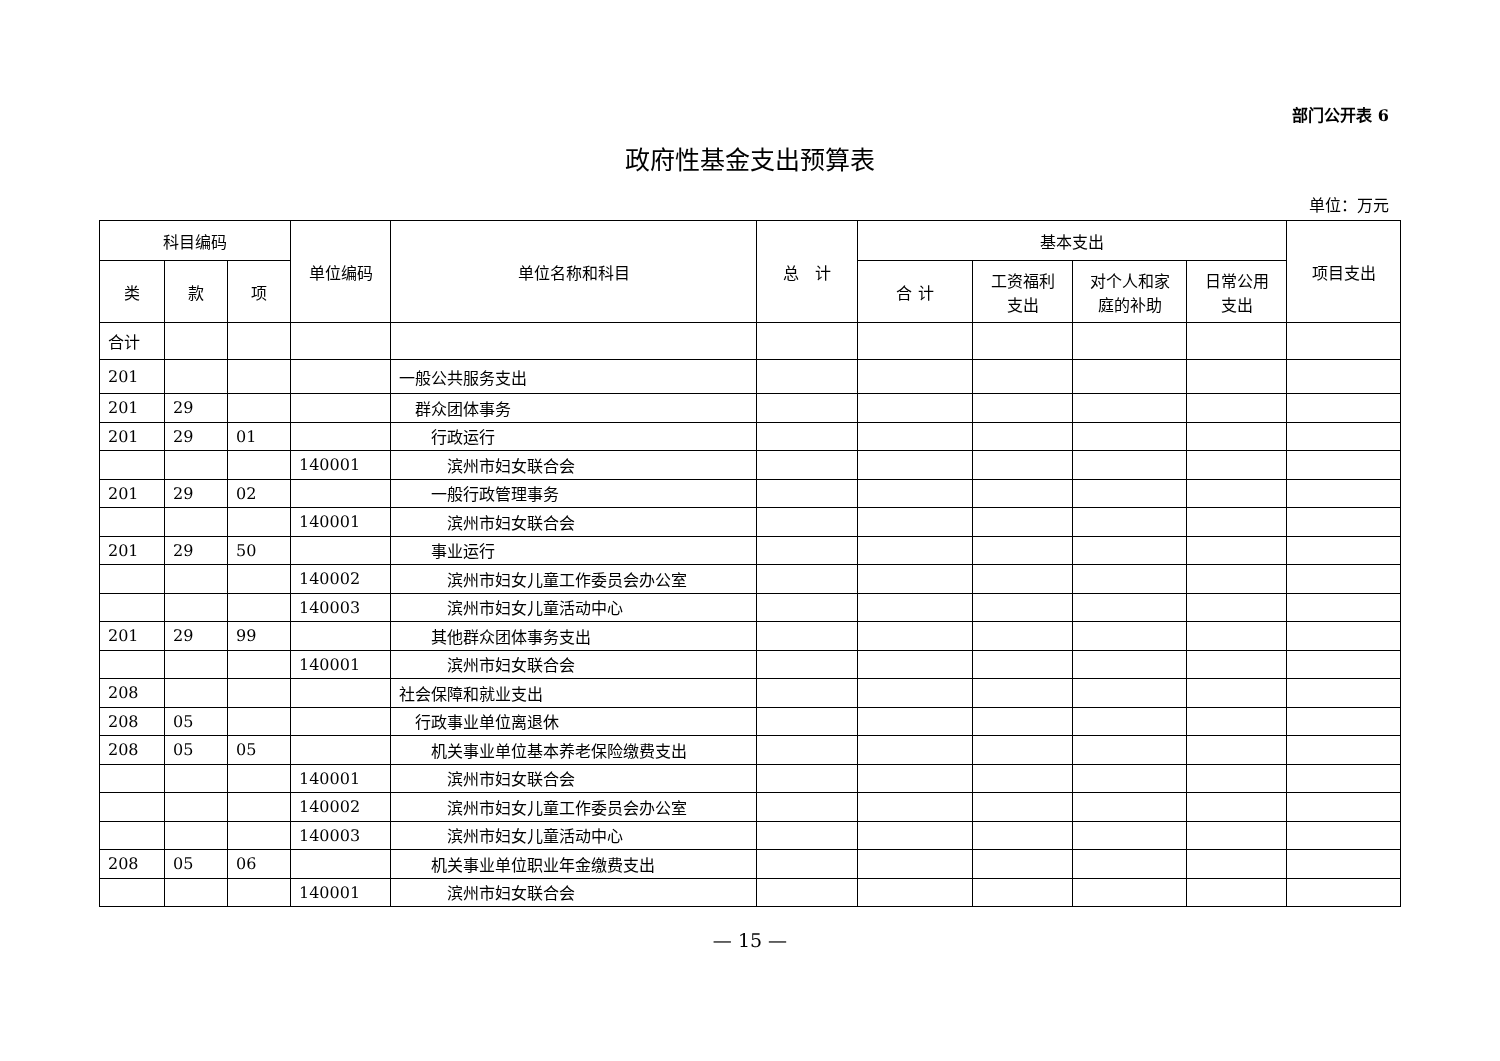部门公开表 6
政府性基金支出预算表
单位：万元
| 科目编码 | | | 单位编码 | 单位名称和科目 | 总 计 | 基本支出 | | | | 项目支出 |
| --- | --- | --- | --- | --- | --- | --- | --- | --- | --- | --- |
| 类 | 款 | 项 | | | | 合 计 | 工资福利 支出 | 对个人和家 庭的补助 | 日常公用 支出 | |
| 合计 | | | | | | | | | | |
| 201 | | | | 一般公共服务支出 | | | | | | |
| 201 | 29 | | | 群众团体事务 | | | | | | |
| 201 | 29 | 01 | | 行政运行 | | | | | | |
| | | | 140001 | 滨州市妇女联合会 | | | | | | |
| 201 | 29 | 02 | | 一般行政管理事务 | | | | | | |
| | | | 140001 | 滨州市妇女联合会 | | | | | | |
| 201 | 29 | 50 | | 事业运行 | | | | | | |
| | | | 140002 | 滨州市妇女儿童工作委员会办公室 | | | | | | |
| | | | 140003 | 滨州市妇女儿童活动中心 | | | | | | |
| 201 | 29 | 99 | | 其他群众团体事务支出 | | | | | | |
| | | | 140001 | 滨州市妇女联合会 | | | | | | |
| 208 | | | | 社会保障和就业支出 | | | | | | |
| 208 | 05 | | | 行政事业单位离退休 | | | | | | |
| 208 | 05 | 05 | | 机关事业单位基本养老保险缴费支出 | | | | | | |
| | | | 140001 | 滨州市妇女联合会 | | | | | | |
| | | | 140002 | 滨州市妇女儿童工作委员会办公室 | | | | | | |
| | | | 140003 | 滨州市妇女儿童活动中心 | | | | | | |
| 208 | 05 | 06 | | 机关事业单位职业年金缴费支出 | | | | | | |
| | | | 140001 | 滨州市妇女联合会 | | | | | | |
— 15 —